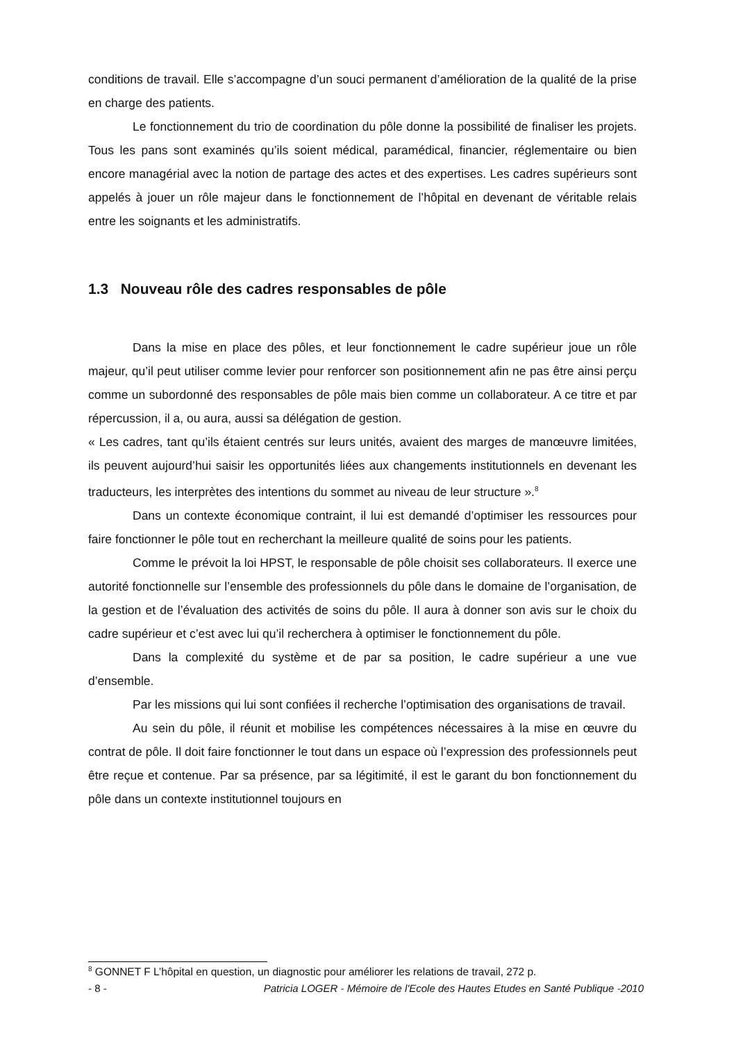conditions de travail. Elle s’accompagne d’un souci permanent d’amélioration de la qualité de la prise en charge des patients.
Le fonctionnement du trio de coordination du pôle donne la possibilité de finaliser les projets. Tous les pans sont examinés qu’ils soient médical, paramédical, financier, réglementaire ou bien encore managérial avec la notion de partage des actes et des expertises. Les cadres supérieurs sont appelés à jouer un rôle majeur dans le fonctionnement de l’hôpital en devenant de véritable relais entre les soignants et les administratifs.
1.3 Nouveau rôle des cadres responsables de pôle
Dans la mise en place des pôles, et leur fonctionnement le cadre supérieur joue un rôle majeur, qu’il peut utiliser comme levier pour renforcer son positionnement afin ne pas être ainsi perçu comme un subordonné des responsables de pôle mais bien comme un collaborateur. A ce titre et par répercussion, il a, ou aura, aussi sa délégation de gestion.
« Les cadres, tant qu’ils étaient centrés sur leurs unités, avaient des marges de manœuvre limitées, ils peuvent aujourd’hui saisir les opportunités liées aux changements institutionnels en devenant les traducteurs, les interprètes des intentions du sommet au niveau de leur structure ».<sup>8</sup>
Dans un contexte économique contraint, il lui est demandé d’optimiser les ressources pour faire fonctionner le pôle tout en recherchant la meilleure qualité de soins pour les patients.
Comme le prévoit la loi HPST, le responsable de pôle choisit ses collaborateurs. Il exerce une autorité fonctionnelle sur l’ensemble des professionnels du pôle dans le domaine de l’organisation, de la gestion et de l’évaluation des activités de soins du pôle. Il aura à donner son avis sur le choix du cadre supérieur et c’est avec lui qu’il recherchera à optimiser le fonctionnement du pôle.
Dans la complexité du système et de par sa position, le cadre supérieur a une vue d’ensemble.
Par les missions qui lui sont confiées il recherche l’optimisation des organisations de travail.
Au sein du pôle, il réunit et mobilise les compétences nécessaires à la mise en œuvre du contrat de pôle. Il doit faire fonctionner le tout dans un espace où l’expression des professionnels peut être reçue et contenue. Par sa présence, par sa légitimité, il est le garant du bon fonctionnement du pôle dans un contexte institutionnel toujours en
<sup>8</sup> GONNET F L’hôpital en question, un diagnostic pour améliorer les relations de travail, 272 p.
- 8 - Patricia LOGER - Mémoire de l'Ecole des Hautes Etudes en Santé Publique -2010